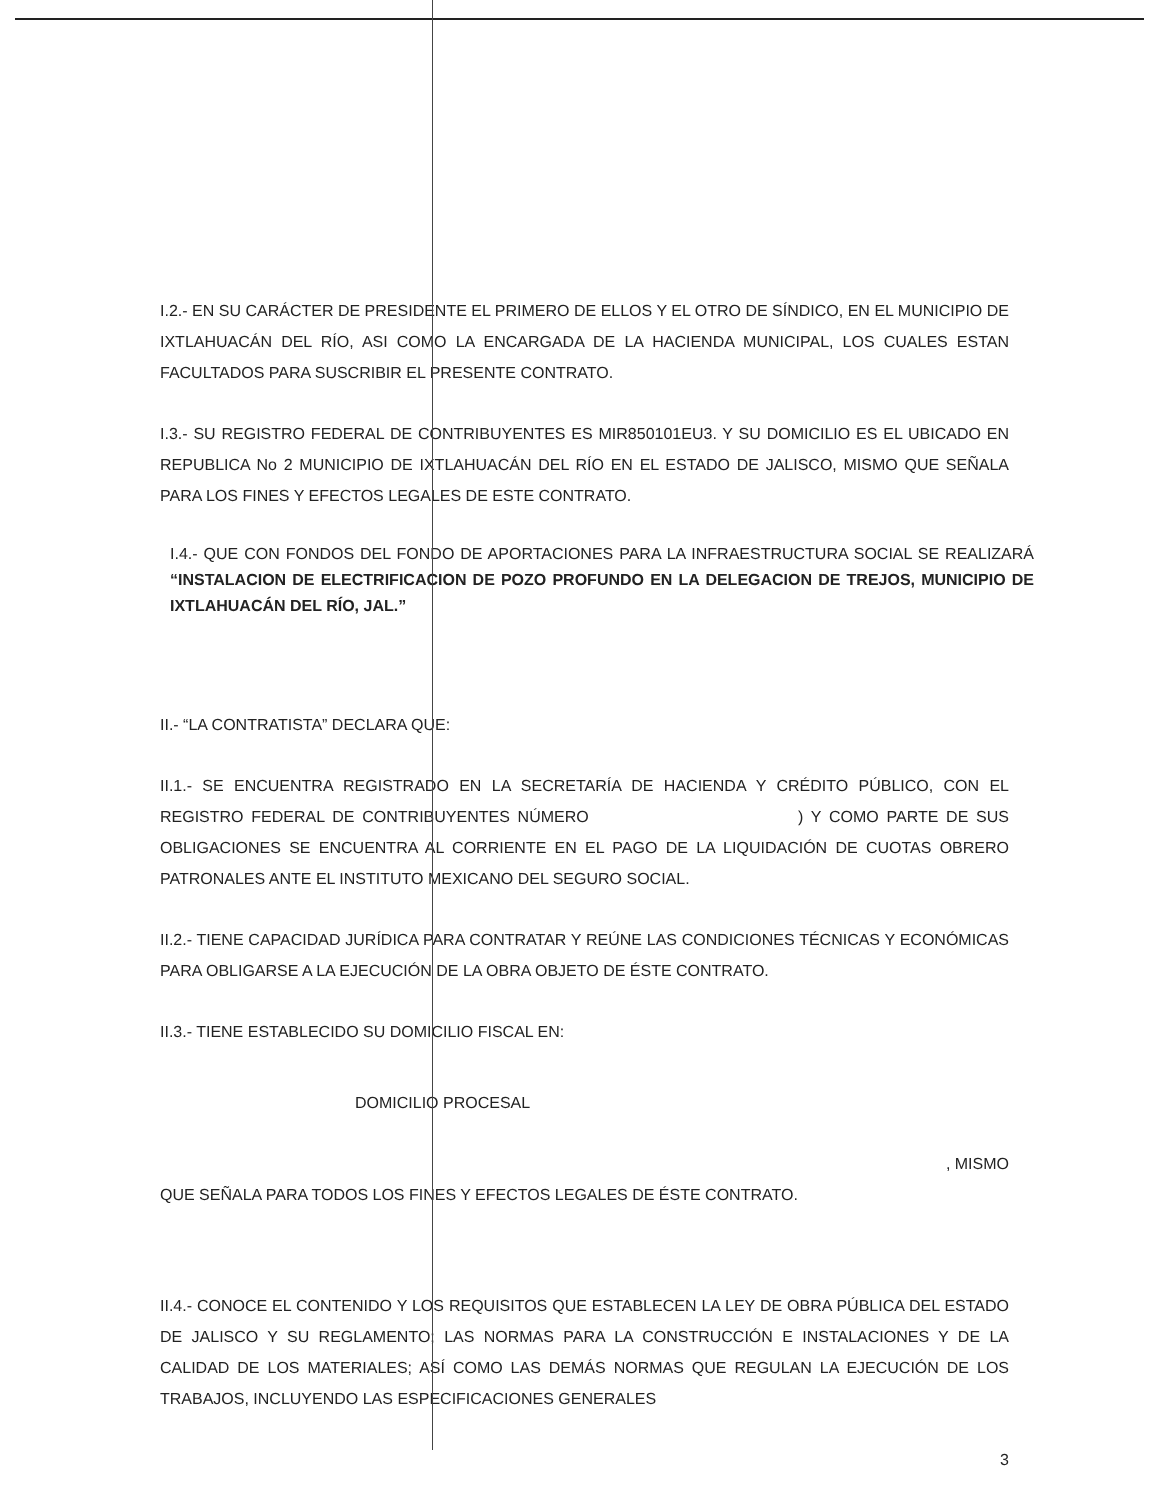I.2.- EN SU CARÁCTER DE PRESIDENTE EL PRIMERO DE ELLOS Y EL OTRO DE SÍNDICO, EN EL MUNICIPIO DE IXTLAHUACÁN DEL RÍO, ASI COMO LA ENCARGADA DE LA HACIENDA MUNICIPAL, LOS CUALES ESTAN FACULTADOS PARA SUSCRIBIR EL PRESENTE CONTRATO.
I.3.- SU REGISTRO FEDERAL DE CONTRIBUYENTES ES MIR850101EU3. Y SU DOMICILIO ES EL UBICADO EN REPUBLICA No 2 MUNICIPIO DE IXTLAHUACÁN DEL RÍO EN EL ESTADO DE JALISCO, MISMO QUE SEÑALA PARA LOS FINES Y EFECTOS LEGALES DE ESTE CONTRATO.
I.4.- QUE CON FONDOS DEL FONDO DE APORTACIONES PARA LA INFRAESTRUCTURA SOCIAL SE REALIZARÁ “INSTALACION DE ELECTRIFICACION DE POZO PROFUNDO EN LA DELEGACION DE TREJOS, MUNICIPIO DE IXTLAHUACÁN DEL RÍO, JAL.”
II.- “LA CONTRATISTA” DECLARA QUE:
II.1.- SE ENCUENTRA REGISTRADO EN LA SECRETARÍA DE HACIENDA Y CRÉDITO PÚBLICO, CON EL REGISTRO FEDERAL DE CONTRIBUYENTES NÚMERO ) Y COMO PARTE DE SUS OBLIGACIONES SE ENCUENTRA AL CORRIENTE EN EL PAGO DE LA LIQUIDACIÓN DE CUOTAS OBRERO PATRONALES ANTE EL INSTITUTO MEXICANO DEL SEGURO SOCIAL.
II.2.- TIENE CAPACIDAD JURÍDICA PARA CONTRATAR Y REÚNE LAS CONDICIONES TÉCNICAS Y ECONÓMICAS PARA OBLIGARSE A LA EJECUCIÓN DE LA OBRA OBJETO DE ÉSTE CONTRATO.
II.3.- TIENE ESTABLECIDO SU DOMICILIO FISCAL EN:
DOMICILIO PROCESAL
, MISMO
QUE SEÑALA PARA TODOS LOS FINES Y EFECTOS LEGALES DE ÉSTE CONTRATO.
II.4.- CONOCE EL CONTENIDO Y LOS REQUISITOS QUE ESTABLECEN LA LEY DE OBRA PÚBLICA DEL ESTADO DE JALISCO Y SU REGLAMENTO; LAS NORMAS PARA LA CONSTRUCCIÓN E INSTALACIONES Y DE LA CALIDAD DE LOS MATERIALES; ASÍ COMO LAS DEMÁS NORMAS QUE REGULAN LA EJECUCIÓN DE LOS TRABAJOS, INCLUYENDO LAS ESPECIFICACIONES GENERALES
3